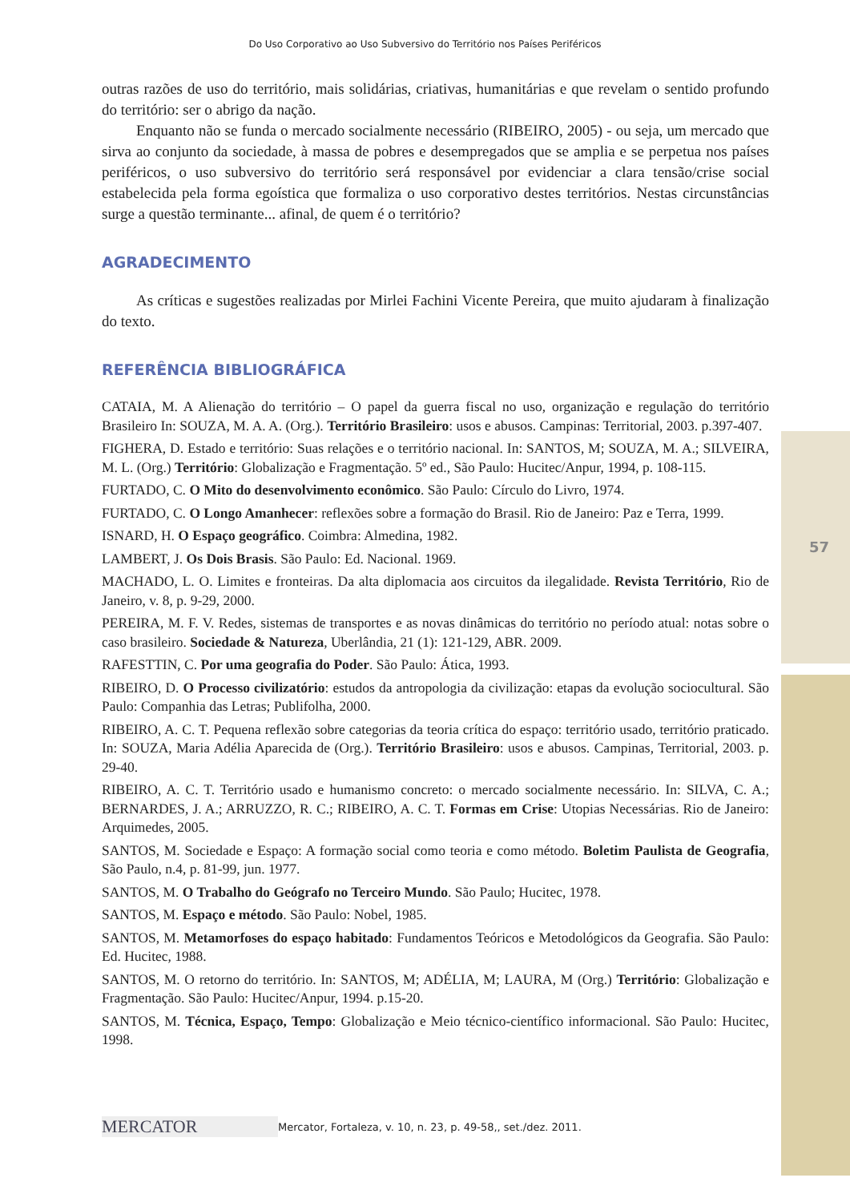Do Uso Corporativo ao Uso Subversivo do Território nos Países Periféricos
outras razões de uso do território, mais solidárias, criativas, humanitárias e que revelam o sentido profundo do território: ser o abrigo da nação.
Enquanto não se funda o mercado socialmente necessário (RIBEIRO, 2005) - ou seja, um mercado que sirva ao conjunto da sociedade, à massa de pobres e desempregados que se amplia e se perpetua nos países periféricos, o uso subversivo do território será responsável por evidenciar a clara tensão/crise social estabelecida pela forma egoística que formaliza o uso corporativo destes territórios. Nestas circunstâncias surge a questão terminante... afinal, de quem é o território?
AGRADECIMENTO
As críticas e sugestões realizadas por Mirlei Fachini Vicente Pereira, que muito ajudaram à finalização do texto.
REFERÊNCIA BIBLIOGRÁFICA
CATAIA, M. A Alienação do território – O papel da guerra fiscal no uso, organização e regulação do território Brasileiro In: SOUZA, M. A. A. (Org.). Território Brasileiro: usos e abusos. Campinas: Territorial, 2003. p.397-407.
FIGHERA, D. Estado e território: Suas relações e o território nacional. In: SANTOS, M; SOUZA, M. A.; SILVEIRA, M. L. (Org.) Território: Globalização e Fragmentação. 5º ed., São Paulo: Hucitec/Anpur, 1994, p. 108-115.
FURTADO, C. O Mito do desenvolvimento econômico. São Paulo: Círculo do Livro, 1974.
FURTADO, C. O Longo Amanhecer: reflexões sobre a formação do Brasil. Rio de Janeiro: Paz e Terra, 1999.
ISNARD, H. O Espaço geográfico. Coimbra: Almedina, 1982.
LAMBERT, J. Os Dois Brasis. São Paulo: Ed. Nacional. 1969.
MACHADO, L. O. Limites e fronteiras. Da alta diplomacia aos circuitos da ilegalidade. Revista Território, Rio de Janeiro, v. 8, p. 9-29, 2000.
PEREIRA, M. F. V. Redes, sistemas de transportes e as novas dinâmicas do território no período atual: notas sobre o caso brasileiro. Sociedade & Natureza, Uberlândia, 21 (1): 121-129, ABR. 2009.
RAFESTTIN, C. Por uma geografia do Poder. São Paulo: Ática, 1993.
RIBEIRO, D. O Processo civilizatório: estudos da antropologia da civilização: etapas da evolução sociocultural. São Paulo: Companhia das Letras; Publifolha, 2000.
RIBEIRO, A. C. T. Pequena reflexão sobre categorias da teoria crítica do espaço: território usado, território praticado. In: SOUZA, Maria Adélia Aparecida de (Org.). Território Brasileiro: usos e abusos. Campinas, Territorial, 2003. p. 29-40.
RIBEIRO, A. C. T. Território usado e humanismo concreto: o mercado socialmente necessário. In: SILVA, C. A.; BERNARDES, J. A.; ARRUZZO, R. C.; RIBEIRO, A. C. T. Formas em Crise: Utopias Necessárias. Rio de Janeiro: Arquimedes, 2005.
SANTOS, M. Sociedade e Espaço: A formação social como teoria e como método. Boletim Paulista de Geografia, São Paulo, n.4, p. 81-99, jun. 1977.
SANTOS, M. O Trabalho do Geógrafo no Terceiro Mundo. São Paulo; Hucitec, 1978.
SANTOS, M. Espaço e método. São Paulo: Nobel, 1985.
SANTOS, M. Metamorfoses do espaço habitado: Fundamentos Teóricos e Metodológicos da Geografia. São Paulo: Ed. Hucitec, 1988.
SANTOS, M. O retorno do território. In: SANTOS, M; ADÉLIA, M; LAURA, M (Org.) Território: Globalização e Fragmentação. São Paulo: Hucitec/Anpur, 1994. p.15-20.
SANTOS, M. Técnica, Espaço, Tempo: Globalização e Meio técnico-científico informacional. São Paulo: Hucitec, 1998.
57
MERCATOR
Mercator, Fortaleza, v. 10, n. 23, p. 49-58,, set./dez. 2011.